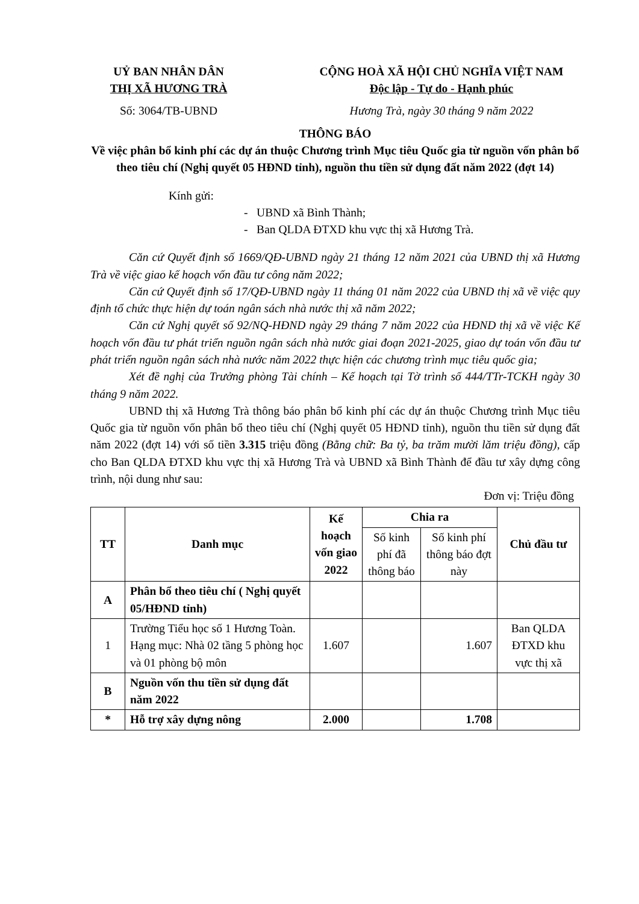UỶ BAN NHÂN DÂN
THỊ XÃ HƯƠNG TRÀ
CỘNG HOÀ XÃ HỘI CHỦ NGHĨA VIỆT NAM
Độc lập - Tự do - Hạnh phúc
Số: 3064/TB-UBND Hương Trà, ngày 30 tháng 9 năm 2022
THÔNG BÁO
Về việc phân bổ kinh phí các dự án thuộc Chương trình Mục tiêu Quốc gia từ nguồn vốn phân bổ theo tiêu chí (Nghị quyết 05 HĐND tỉnh), nguồn thu tiền sử dụng đất năm 2022 (đợt 14)
Kính gửi:
- UBND xã Bình Thành;
- Ban QLDA ĐTXD khu vực thị xã Hương Trà.
Căn cứ Quyết định số 1669/QĐ-UBND ngày 21 tháng 12 năm 2021 của UBND thị xã Hương Trà về việc giao kế hoạch vốn đầu tư công năm 2022;
Căn cứ Quyết định số 17/QĐ-UBND ngày 11 tháng 01 năm 2022 của UBND thị xã về việc quy định tổ chức thực hiện dự toán ngân sách nhà nước thị xã năm 2022;
Căn cứ Nghị quyết số 92/NQ-HĐND ngày 29 tháng 7 năm 2022 của HĐND thị xã về việc Kế hoạch vốn đầu tư phát triển nguồn ngân sách nhà nước giai đoạn 2021-2025, giao dự toán vốn đầu tư phát triển nguồn ngân sách nhà nước năm 2022 thực hiện các chương trình mục tiêu quốc gia;
Xét đề nghị của Trưởng phòng Tài chính – Kế hoạch tại Tờ trình số 444/TTr-TCKH ngày 30 tháng 9 năm 2022.
UBND thị xã Hương Trà thông báo phân bổ kinh phí các dự án thuộc Chương trình Mục tiêu Quốc gia từ nguồn vốn phân bổ theo tiêu chí (Nghị quyết 05 HĐND tỉnh), nguồn thu tiền sử dụng đất năm 2022 (đợt 14) với số tiền 3.315 triệu đồng (Bằng chữ: Ba tỷ, ba trăm mười lăm triệu đồng), cấp cho Ban QLDA ĐTXD khu vực thị xã Hương Trà và UBND xã Bình Thành để đầu tư xây dựng công trình, nội dung như sau:
Đơn vị: Triệu đồng
| TT | Danh mục | Kế hoạch vốn giao 2022 | Chia ra | | Chủ đầu tư |
| --- | --- | --- | --- | --- | --- |
| | | | Số kinh phí đã thông báo | Số kinh phí thông báo đợt này | |
| A | Phân bổ theo tiêu chí ( Nghị quyết 05/HĐND tỉnh) | | | | |
| 1 | Trường Tiểu học số 1 Hương Toàn. Hạng mục: Nhà 02 tầng 5 phòng học và 01 phòng bộ môn | 1.607 | | 1.607 | Ban QLDA ĐTXD khu vực thị xã |
| B | Nguồn vốn thu tiền sử dụng đất năm 2022 | | | | |
| * | Hỗ trợ xây dựng nông | 2.000 | | 1.708 | |